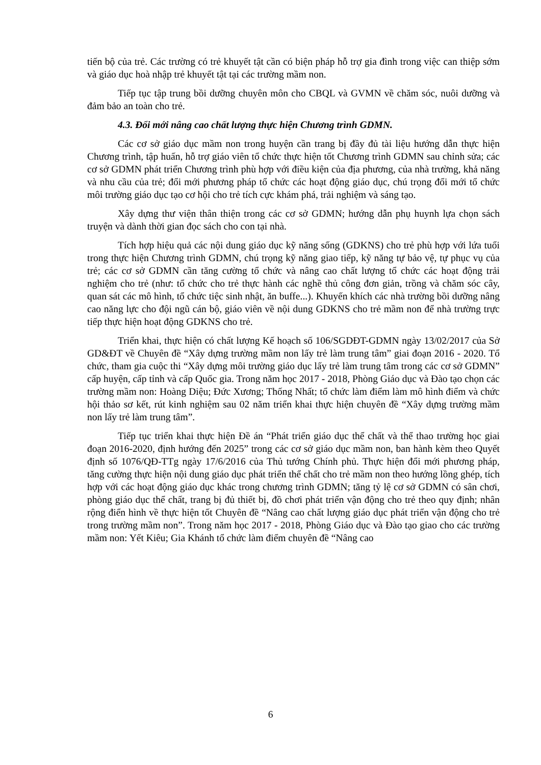tiến bộ của trẻ. Các trường có trẻ khuyết tật cần có biện pháp hỗ trợ gia đình trong việc can thiệp sớm và giáo dục hoà nhập trẻ khuyết tật tại các trường mầm non.
Tiếp tục tập trung bồi dưỡng chuyên môn cho CBQL và GVMN về chăm sóc, nuôi dưỡng và đảm bảo an toàn cho trẻ.
4.3. Đổi mới nâng cao chất lượng thực hiện Chương trình GDMN.
Các cơ sở giáo dục mầm non trong huyện cần trang bị đầy đủ tài liệu hướng dẫn thực hiện Chương trình, tập huấn, hỗ trợ giáo viên tổ chức thực hiện tốt Chương trình GDMN sau chỉnh sửa; các cơ sở GDMN phát triển Chương trình phù hợp với điều kiện của địa phương, của nhà trường, khả năng và nhu cầu của trẻ; đổi mới phương pháp tổ chức các hoạt động giáo dục, chú trọng đổi mới tổ chức môi trường giáo dục tạo cơ hội cho trẻ tích cực khám phá, trải nghiệm và sáng tạo.
Xây dựng thư viện thân thiện trong các cơ sở GDMN; hướng dẫn phụ huynh lựa chọn sách truyện và dành thời gian đọc sách cho con tại nhà.
Tích hợp hiệu quả các nội dung giáo dục kỹ năng sống (GDKNS) cho trẻ phù hợp với lứa tuổi trong thực hiện Chương trình GDMN, chú trọng kỹ năng giao tiếp, kỹ năng tự bảo vệ, tự phục vụ của trẻ; các cơ sở GDMN cần tăng cường tổ chức và nâng cao chất lượng tổ chức các hoạt động trải nghiệm cho trẻ (như: tổ chức cho trẻ thực hành các nghề thủ công đơn giản, trồng và chăm sóc cây, quan sát các mô hình, tổ chức tiệc sinh nhật, ăn buffe...). Khuyến khích các nhà trường bồi dưỡng nâng cao năng lực cho đội ngũ cán bộ, giáo viên về nội dung GDKNS cho trẻ mầm non để nhà trường trực tiếp thực hiện hoạt động GDKNS cho trẻ.
Triển khai, thực hiện có chất lượng Kế hoạch số 106/SGDĐT-GDMN ngày 13/02/2017 của Sở GD&ĐT về Chuyên đề “Xây dựng trường mầm non lấy trẻ làm trung tâm” giai đoạn 2016 - 2020. Tổ chức, tham gia cuộc thi “Xây dựng môi trường giáo dục lấy trẻ làm trung tâm trong các cơ sở GDMN” cấp huyện, cấp tỉnh và cấp Quốc gia. Trong năm học 2017 - 2018, Phòng Giáo dục và Đào tạo chọn các trường mầm non: Hoàng Diệu; Đức Xương; Thống Nhất; tổ chức làm điểm làm mô hình điểm và chức hội thảo sơ kết, rút kinh nghiệm sau 02 năm triển khai thực hiện chuyên đề “Xây dựng trường mầm non lấy trẻ làm trung tâm”.
Tiếp tục triển khai thực hiện Đề án “Phát triển giáo dục thể chất và thể thao trường học giai đoạn 2016-2020, định hướng đến 2025” trong các cơ sở giáo dục mầm non, ban hành kèm theo Quyết định số 1076/QĐ-TTg ngày 17/6/2016 của Thủ tướng Chính phủ. Thực hiện đổi mới phương pháp, tăng cường thực hiện nội dung giáo dục phát triển thể chất cho trẻ mầm non theo hướng lồng ghép, tích hợp với các hoạt động giáo dục khác trong chương trình GDMN; tăng tỷ lệ cơ sở GDMN có sân chơi, phòng giáo dục thể chất, trang bị đủ thiết bị, đồ chơi phát triển vận động cho trẻ theo quy định; nhân rộng điển hình về thực hiện tốt Chuyên đề “Nâng cao chất lượng giáo dục phát triển vận động cho trẻ trong trường mầm non”. Trong năm học 2017 - 2018, Phòng Giáo dục và Đào tạo giao cho các trường mầm non: Yết Kiêu; Gia Khánh tổ chức làm điểm chuyên đề “Nâng cao
6